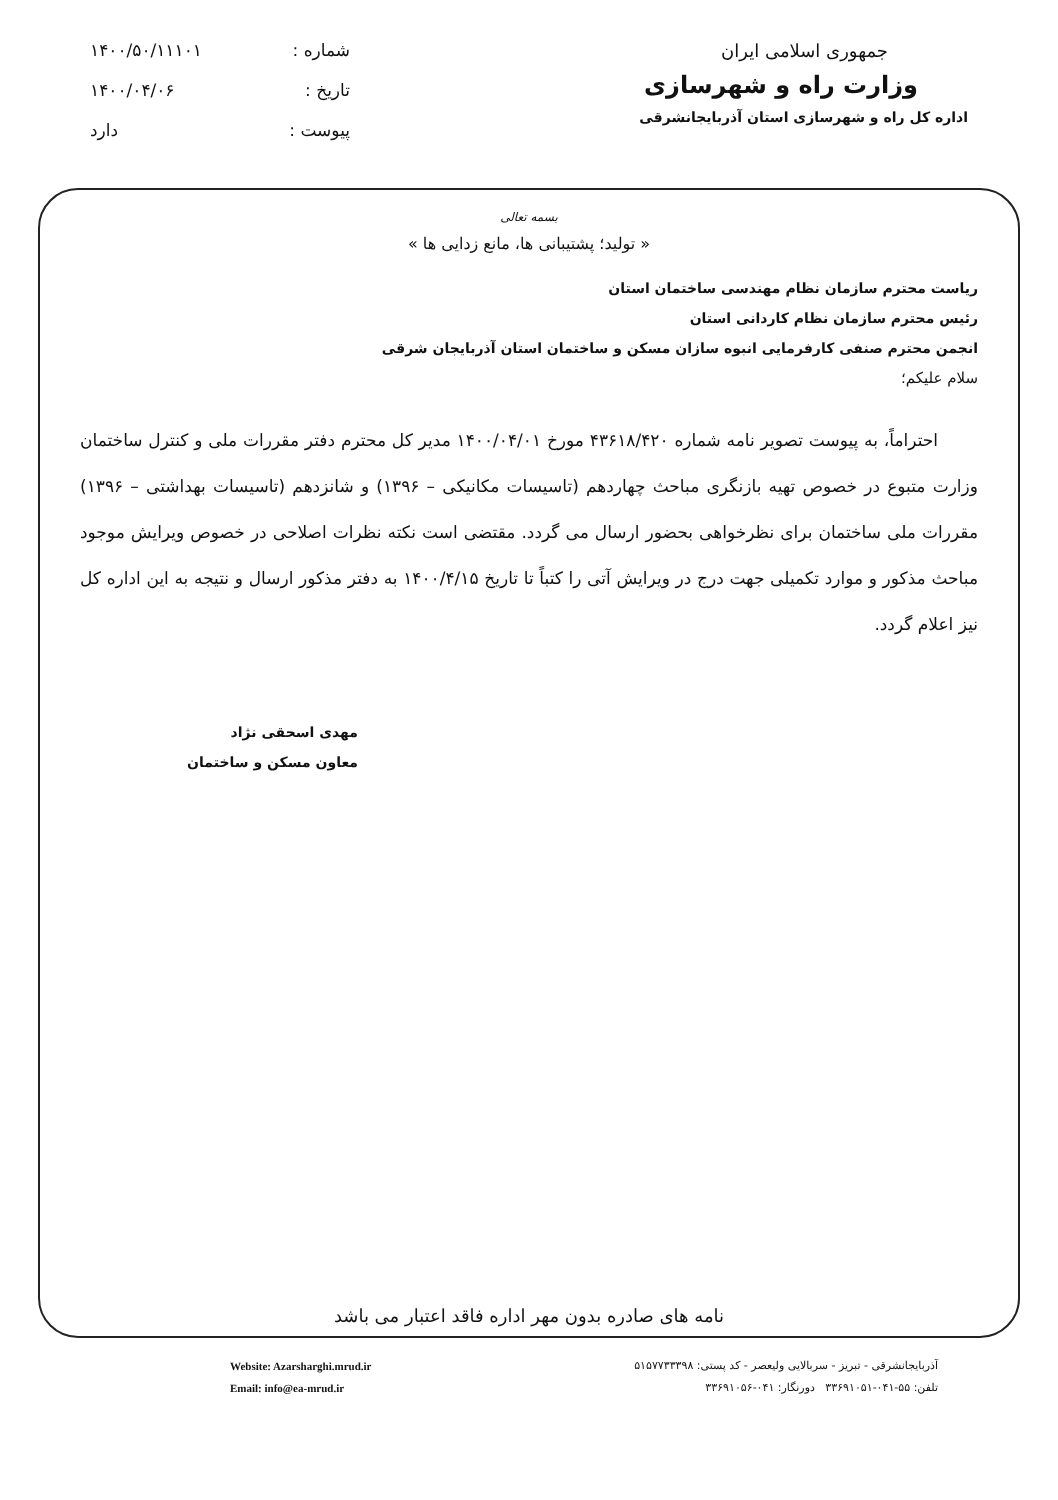جمهوری اسلامی ایران
وزارت راه و شهرسازی
اداره کل راه و شهرسازی استان آذربایجانشرقی
شماره : ۱۴۰۰/۵۰/۱۱۱۰۱
تاریخ : ۱۴۰۰/۰۴/۰۶
پیوست : دارد
بسمه تعالی
« تولید؛ پشتیبانی ها، مانع زدایی ها »
ریاست محترم سازمان نظام مهندسی ساختمان استان
رئیس محترم سازمان نظام کاردانی استان
انجمن محترم صنفی کارفرمایی انبوه سازان مسکن و ساختمان استان آذربایجان شرقی
سلام علیکم؛
احتراماً، به پیوست تصویر نامه شماره ۴۳۶۱۸/۴۲۰ مورخ ۱۴۰۰/۰۴/۰۱ مدیر کل محترم دفتر مقررات ملی و کنترل ساختمان وزارت متبوع در خصوص تهیه بازنگری مباحث چهاردهم (تاسیسات مکانیکی – ۱۳۹۶) و شانزدهم (تاسیسات بهداشتی – ۱۳۹۶) مقررات ملی ساختمان برای نظرخواهی بحضور ارسال می گردد. مقتضی است نکته نظرات اصلاحی در خصوص ویرایش موجود مباحث مذکور و موارد تکمیلی جهت درج در ویرایش آتی را کتباً تا تاریخ ۱۴۰۰/۴/۱۵ به دفتر مذکور ارسال و نتیجه به این اداره کل نیز اعلام گردد.
مهدی اسحقی نژاد
معاون مسکن و ساختمان
نامه های صادره بدون مهر اداره فاقد اعتبار می باشد
آذربایجانشرقی - تبریز - سربالایی ولیعصر - کد پستی: ۵۱۵۷۷۳۳۳۹۸
تلفن: ۵۵-۰۴۱-۳۳۶۹۱۰۵۱ دورنگار: ۰۴۱-۳۳۶۹۱۰۵۶
Website: Azarsharghi.mrud.ir
Email: info@ea-mrud.ir